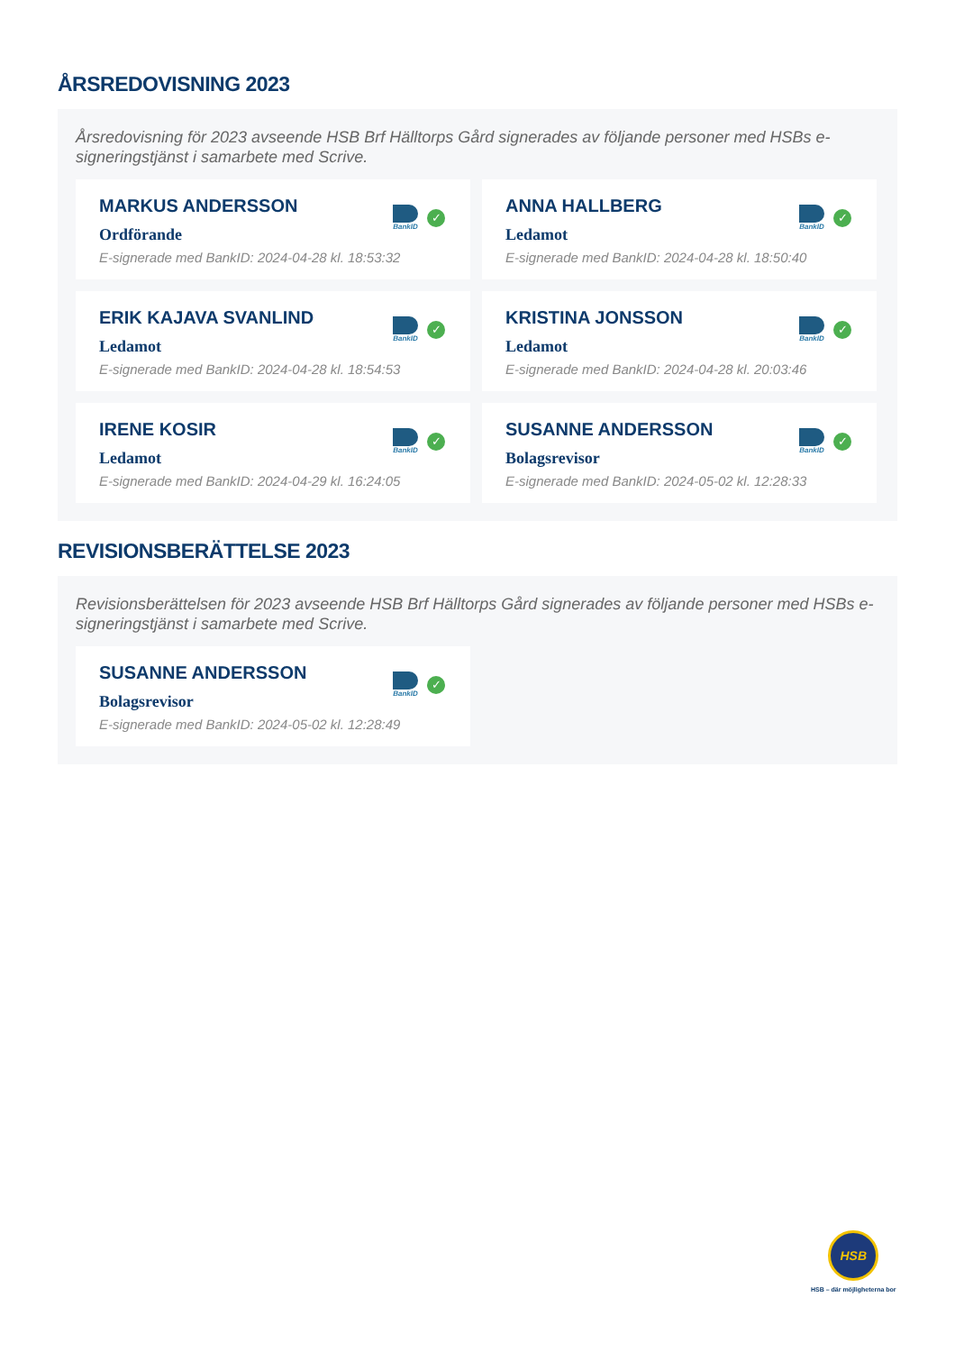ÅRSREDOVISNING 2023
Årsredovisning för 2023 avseende HSB Brf Hälltorps Gård signerades av följande personer med HSBs e-signeringstjänst i samarbete med Scrive.
MARKUS ANDERSSON
Ordförande
E-signerade med BankID: 2024-04-28 kl. 18:53:32
BankID
✓
ANNA HALLBERG
Ledamot
E-signerade med BankID: 2024-04-28 kl. 18:50:40
BankID
✓
ERIK KAJAVA SVANLIND
Ledamot
E-signerade med BankID: 2024-04-28 kl. 18:54:53
BankID
✓
KRISTINA JONSSON
Ledamot
E-signerade med BankID: 2024-04-28 kl. 20:03:46
BankID
✓
IRENE KOSIR
Ledamot
E-signerade med BankID: 2024-04-29 kl. 16:24:05
BankID
✓
SUSANNE ANDERSSON
Bolagsrevisor
E-signerade med BankID: 2024-05-02 kl. 12:28:33
BankID
✓
REVISIONSBERÄTTELSE 2023
Revisionsberättelsen för 2023 avseende HSB Brf Hälltorps Gård signerades av följande personer med HSBs e-signeringstjänst i samarbete med Scrive.
SUSANNE ANDERSSON
Bolagsrevisor
E-signerade med BankID: 2024-05-02 kl. 12:28:49
BankID
✓
HSB
HSB – där möjligheterna bor